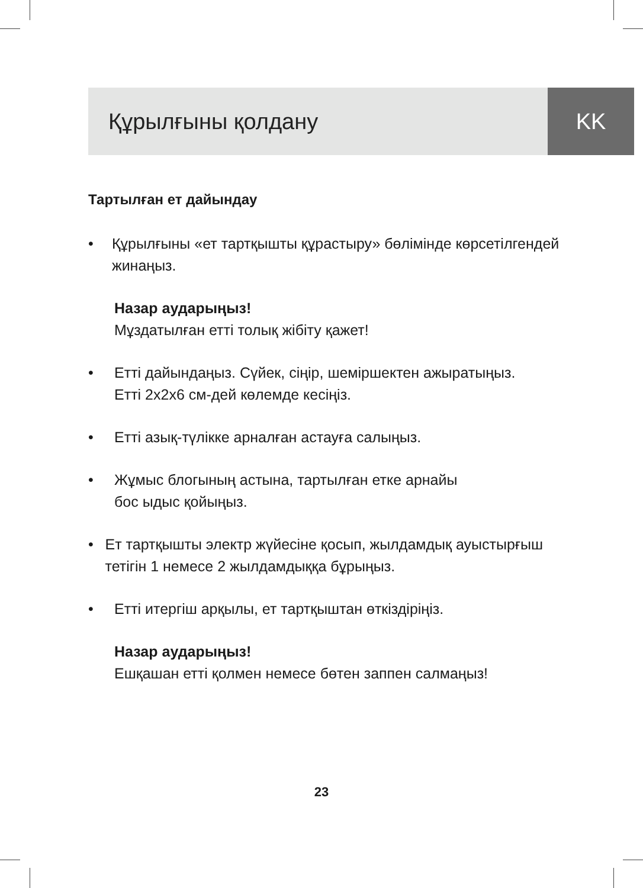Құрылғыны қолдану KK
Тартылған ет дайындау
• Құрылғыны «ет тартқышты құрастыру» бөлімінде көрсетілгендей жинаңыз.
Назар аударыңыз!
Мұздатылған етті толық жібіту қажет!
• Етті дайындаңыз. Сүйек, сіңір, шеміршектен ажыратыңыз.
Етті 2х2х6 см-дей көлемде кесіңіз.
• Етті азық-түлікке арналған астауға салыңыз.
• Жұмыс блогының астына, тартылған етке арнайы
бос ыдыс қойыңыз.
• Ет тартқышты электр жүйесіне қосып, жылдамдық ауыстырғыш тетігін 1 немесе 2 жылдамдыққа бұрыңыз.
• Етті итергіш арқылы, ет тартқыштан өткіздіріңіз.
Назар аударыңыз!
Ешқашан етті қолмен немесе бөтен заппен салмаңыз!
23